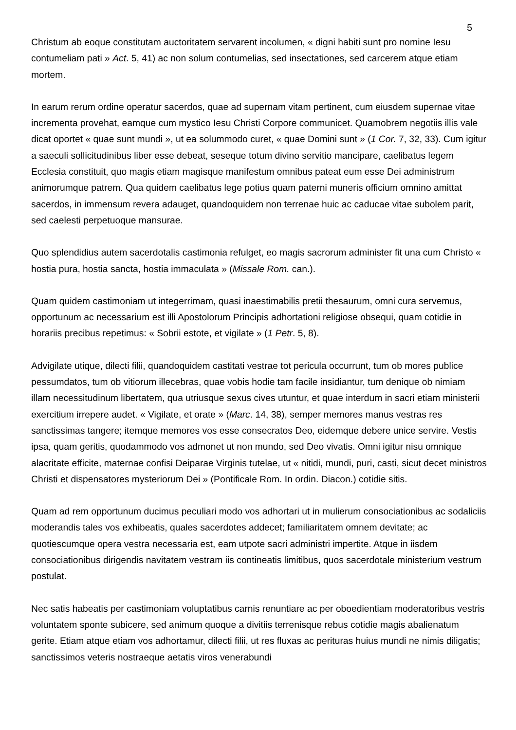5
Christum ab eoque constitutam auctoritatem servarent incolumen, « digni habiti sunt pro nomine Iesu contumeliam pati » Act. 5, 41) ac non solum contumelias, sed insectationes, sed carcerem atque etiam mortem.
In earum rerum ordine operatur sacerdos, quae ad supernam vitam pertinent, cum eiusdem supernae vitae incrementa provehat, eamque cum mystico Iesu Christi Corpore communicet. Quamobrem negotiis illis vale dicat oportet « quae sunt mundi », ut ea solummodo curet, « quae Domini sunt » (1 Cor. 7, 32, 33). Cum igitur a saeculi sollicitudinibus liber esse debeat, seseque totum divino servitio mancipare, caelibatus legem Ecclesia constituit, quo magis etiam magisque manifestum omnibus pateat eum esse Dei administrum animorumque patrem. Qua quidem caelibatus lege potius quam paterni muneris officium omnino amittat sacerdos, in immensum revera adauget, quandoquidem non terrenae huic ac caducae vitae subolem parit, sed caelesti perpetuoque mansurae.
Quo splendidius autem sacerdotalis castimonia refulget, eo magis sacrorum administer fit una cum Christo « hostia pura, hostia sancta, hostia immaculata » (Missale Rom. can.).
Quam quidem castimoniam ut integerrimam, quasi inaestimabilis pretii thesaurum, omni cura servemus, opportunum ac necessarium est illi Apostolorum Principis adhortationi religiose obsequi, quam cotidie in horariis precibus repetimus: « Sobrii estote, et vigilate » (1 Petr. 5, 8).
Advigilate utique, dilecti filii, quandoquidem castitati vestrae tot pericula occurrunt, tum ob mores publice pessumdatos, tum ob vitiorum illecebras, quae vobis hodie tam facile insidiantur, tum denique ob nimiam illam necessitudinum libertatem, qua utriusque sexus cives utuntur, et quae interdum in sacri etiam ministerii exercitium irrepere audet. « Vigilate, et orate » (Marc. 14, 38), semper memores manus vestras res sanctissimas tangere; itemque memores vos esse consecratos Deo, eidemque debere unice servire. Vestis ipsa, quam geritis, quodammodo vos admonet ut non mundo, sed Deo vivatis. Omni igitur nisu omnique alacritate efficite, maternae confisi Deiparae Virginis tutelae, ut « nitidi, mundi, puri, casti, sicut decet ministros Christi et dispensatores mysteriorum Dei » (Pontificale Rom. In ordin. Diacon.) cotidie sitis.
Quam ad rem opportunum ducimus peculiari modo vos adhortari ut in mulierum consociationibus ac sodaliciis moderandis tales vos exhibeatis, quales sacerdotes addecet; familiaritatem omnem devitate; ac quotiescumque opera vestra necessaria est, eam utpote sacri administri impertite. Atque in iisdem consociationibus dirigendis navitatem vestram iis contineatis limitibus, quos sacerdotale ministerium vestrum postulat.
Nec satis habeatis per castimoniam voluptatibus carnis renuntiare ac per oboedientiam moderatoribus vestris voluntatem sponte subicere, sed animum quoque a divitiis terrenisque rebus cotidie magis abalienatum gerite. Etiam atque etiam vos adhortamur, dilecti filii, ut res fluxas ac perituras huius mundi ne nimis diligatis; sanctissimos veteris nostraeque aetatis viros venerabundi